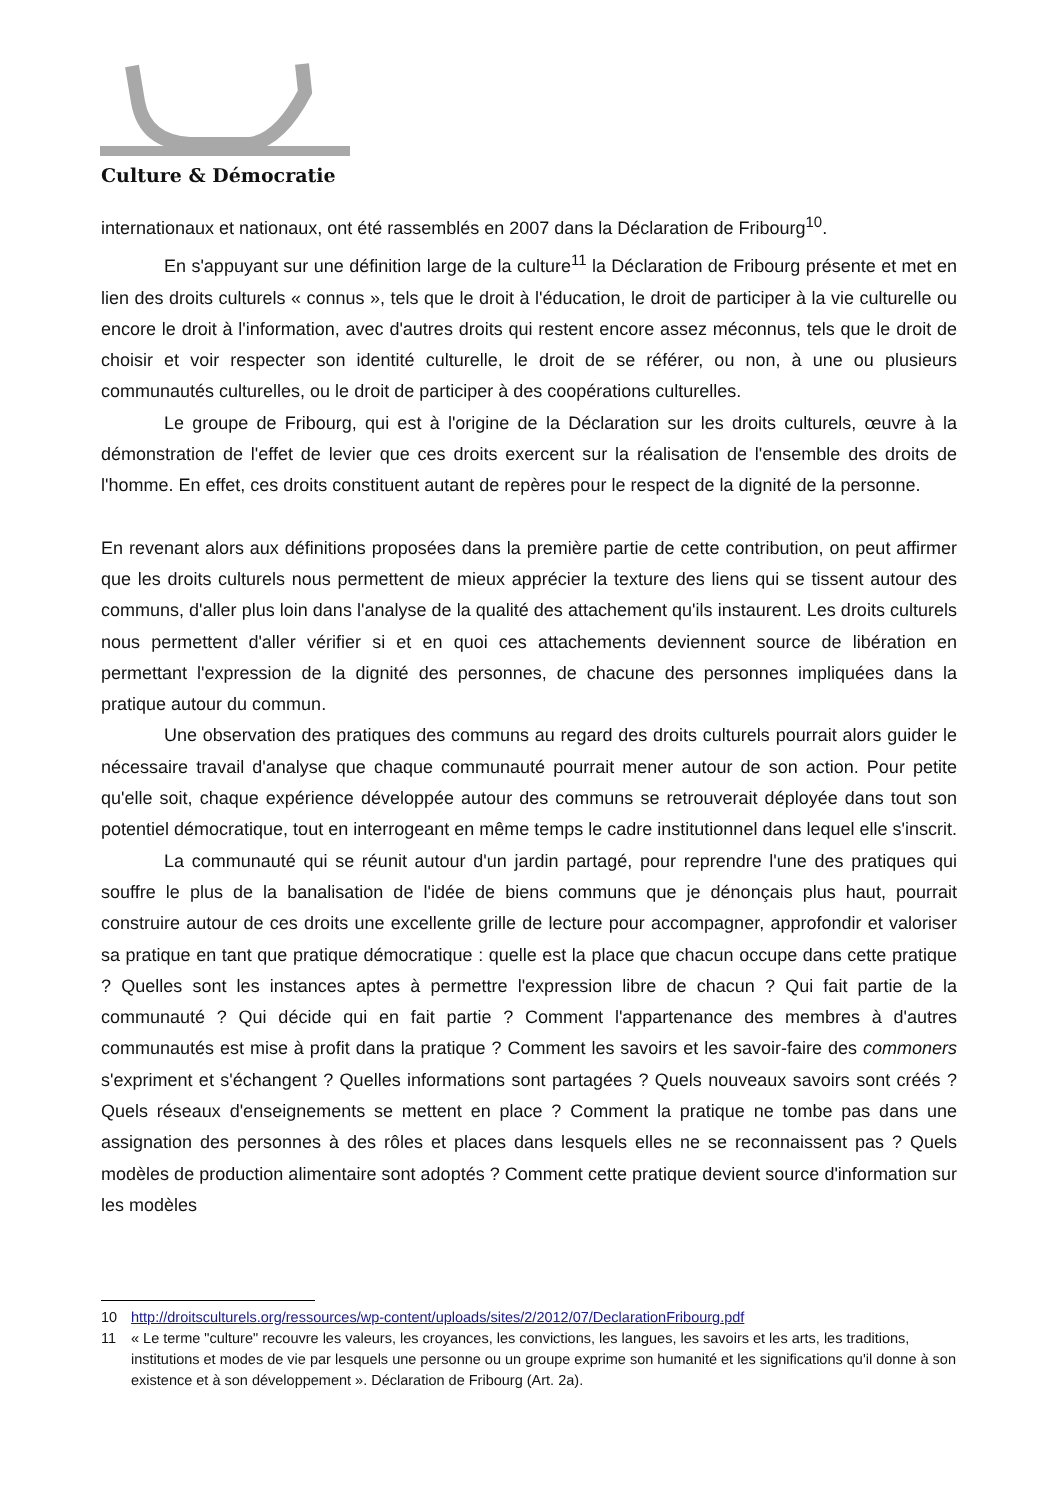Culture & Démocratie
internationaux et nationaux, ont été rassemblés en 2007 dans la Déclaration de Fribourg<sup>10</sup>.
En s'appuyant sur une définition large de la culture<sup>11</sup> la Déclaration de Fribourg présente et met en lien des droits culturels « connus », tels que le droit à l'éducation, le droit de participer à la vie culturelle ou encore le droit à l'information, avec d'autres droits qui restent encore assez méconnus, tels que le droit de choisir et voir respecter son identité culturelle, le droit de se référer, ou non, à une ou plusieurs communautés culturelles, ou le droit de participer à des coopérations culturelles.
Le groupe de Fribourg, qui est à l'origine de la Déclaration sur les droits culturels, œuvre à la démonstration de l'effet de levier que ces droits exercent sur la réalisation de l'ensemble des droits de l'homme. En effet, ces droits constituent autant de repères pour le respect de la dignité de la personne.
En revenant alors aux définitions proposées dans la première partie de cette contribution, on peut affirmer que les droits culturels nous permettent de mieux apprécier la texture des liens qui se tissent autour des communs, d'aller plus loin dans l'analyse de la qualité des attachement qu'ils instaurent. Les droits culturels nous permettent d'aller vérifier si et en quoi ces attachements deviennent source de libération en permettant l'expression de la dignité des personnes, de chacune des personnes impliquées dans la pratique autour du commun.
Une observation des pratiques des communs au regard des droits culturels pourrait alors guider le nécessaire travail d'analyse que chaque communauté pourrait mener autour de son action. Pour petite qu'elle soit, chaque expérience développée autour des communs se retrouverait déployée dans tout son potentiel démocratique, tout en interrogeant en même temps le cadre institutionnel dans lequel elle s'inscrit.
La communauté qui se réunit autour d'un jardin partagé, pour reprendre l'une des pratiques qui souffre le plus de la banalisation de l'idée de biens communs que je dénonçais plus haut, pourrait construire autour de ces droits une excellente grille de lecture pour accompagner, approfondir et valoriser sa pratique en tant que pratique démocratique : quelle est la place que chacun occupe dans cette pratique ? Quelles sont les instances aptes à permettre l'expression libre de chacun ? Qui fait partie de la communauté ? Qui décide qui en fait partie ? Comment l'appartenance des membres à d'autres communautés est mise à profit dans la pratique ? Comment les savoirs et les savoir-faire des commoners s'expriment et s'échangent ? Quelles informations sont partagées ? Quels nouveaux savoirs sont créés ? Quels réseaux d'enseignements se mettent en place ? Comment la pratique ne tombe pas dans une assignation des personnes à des rôles et places dans lesquels elles ne se reconnaissent pas ? Quels modèles de production alimentaire sont adoptés ? Comment cette pratique devient source d'information sur les modèles
10 http://droitsculturels.org/ressources/wp-content/uploads/sites/2/2012/07/DeclarationFribourg.pdf
11 « Le terme "culture" recouvre les valeurs, les croyances, les convictions, les langues, les savoirs et les arts, les traditions, institutions et modes de vie par lesquels une personne ou un groupe exprime son humanité et les significations qu'il donne à son existence et à son développement ». Déclaration de Fribourg (Art. 2a).